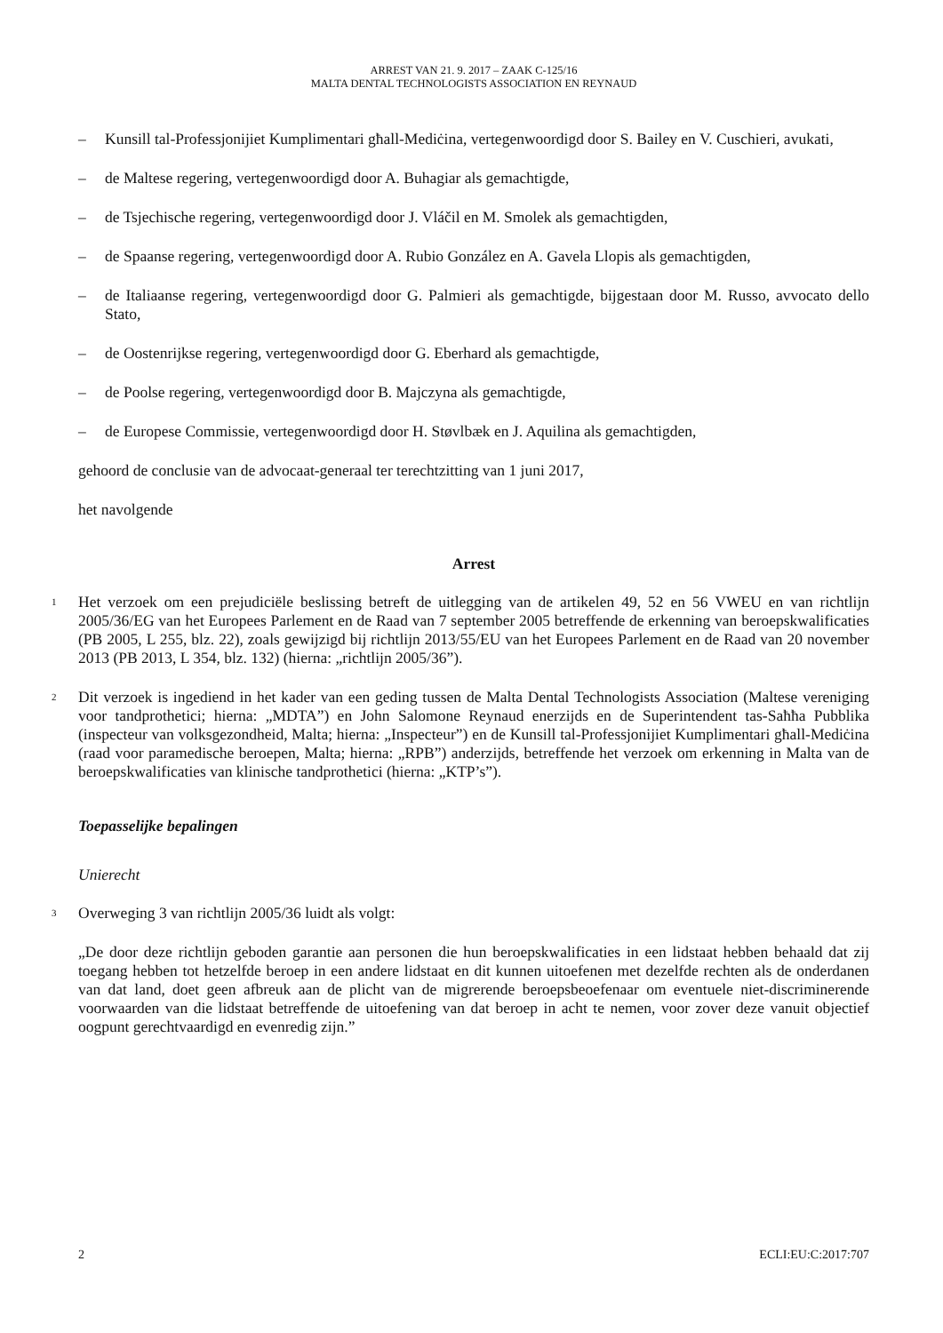ARREST VAN 21. 9. 2017 – ZAAK C-125/16
MALTA DENTAL TECHNOLOGISTS ASSOCIATION EN REYNAUD
– Kunsill tal-Professjonijiet Kumplimentari għall-Mediċina, vertegenwoordigd door S. Bailey en V. Cuschieri, avukati,
– de Maltese regering, vertegenwoordigd door A. Buhagiar als gemachtigde,
– de Tsjechische regering, vertegenwoordigd door J. Vláčil en M. Smolek als gemachtigden,
– de Spaanse regering, vertegenwoordigd door A. Rubio González en A. Gavela Llopis als gemachtigden,
– de Italiaanse regering, vertegenwoordigd door G. Palmieri als gemachtigde, bijgestaan door M. Russo, avvocato dello Stato,
– de Oostenrijkse regering, vertegenwoordigd door G. Eberhard als gemachtigde,
– de Poolse regering, vertegenwoordigd door B. Majczyna als gemachtigde,
– de Europese Commissie, vertegenwoordigd door H. Støvlbæk en J. Aquilina als gemachtigden,
gehoord de conclusie van de advocaat-generaal ter terechtzitting van 1 juni 2017,
het navolgende
Arrest
1 Het verzoek om een prejudiciële beslissing betreft de uitlegging van de artikelen 49, 52 en 56 VWEU en van richtlijn 2005/36/EG van het Europees Parlement en de Raad van 7 september 2005 betreffende de erkenning van beroepskwalificaties (PB 2005, L 255, blz. 22), zoals gewijzigd bij richtlijn 2013/55/EU van het Europees Parlement en de Raad van 20 november 2013 (PB 2013, L 354, blz. 132) (hierna: „richtlijn 2005/36”).
2 Dit verzoek is ingediend in het kader van een geding tussen de Malta Dental Technologists Association (Maltese vereniging voor tandprothetici; hierna: „MDTA”) en John Salomone Reynaud enerzijds en de Superintendent tas-Saħħa Pubblika (inspecteur van volksgezondheid, Malta; hierna: „Inspecteur”) en de Kunsill tal-Professjonijiet Kumplimentari għall-Mediċina (raad voor paramedische beroepen, Malta; hierna: „RPB”) anderzijds, betreffende het verzoek om erkenning in Malta van de beroepskwalificaties van klinische tandprothetici (hierna: „KTP’s”).
Toepasselijke bepalingen
Unierecht
3 Overweging 3 van richtlijn 2005/36 luidt als volgt:
„De door deze richtlijn geboden garantie aan personen die hun beroepskwalificaties in een lidstaat hebben behaald dat zij toegang hebben tot hetzelfde beroep in een andere lidstaat en dit kunnen uitoefenen met dezelfde rechten als de onderdanen van dat land, doet geen afbreuk aan de plicht van de migrerende beroepsbeoefenaar om eventuele niet-discriminerende voorwaarden van die lidstaat betreffende de uitoefening van dat beroep in acht te nemen, voor zover deze vanuit objectief oogpunt gerechtvaardigd en evenredig zijn.”
2 ECLI:EU:C:2017:707